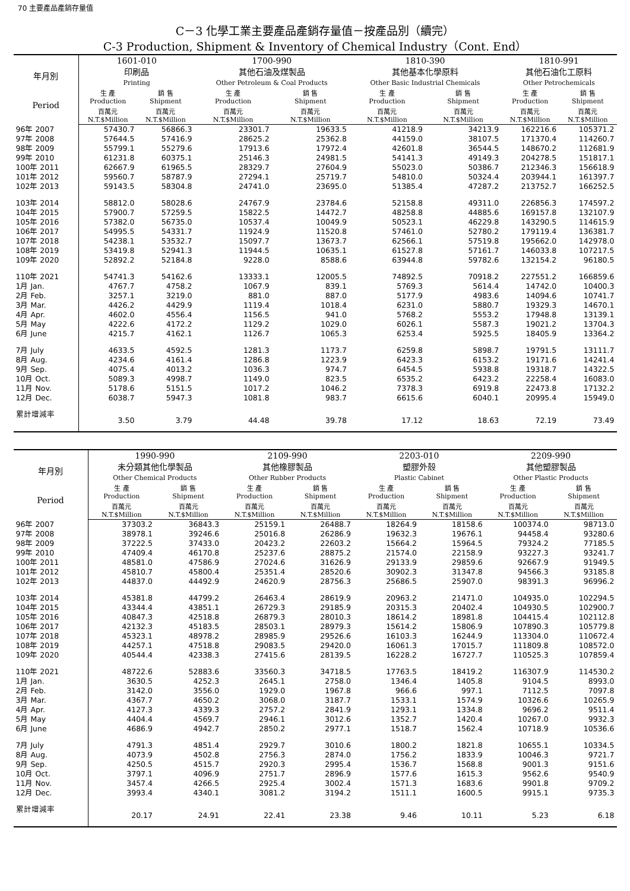70 主要產品產銷存量值
C－3 化學工業主要產品產銷存量值－按產品別（續完）
C-3 Production, Shipment & Inventory of Chemical Industry（Cont. End）
| 年月別 Period | 1601-010 印刷品 Printing | | 1700-990 其他石油及煤製品 Other Petroleum & Coal Products | | 1810-390 其他基本化學原料 Other Basic Industrial Chemicals | | 1810-991 其他石油化工原料 Other Petrochemicals | |
| --- | --- | --- | --- | --- | --- | --- | --- | --- |
| | 生 產 Production | 銷 售 Shipment | 生 產 Production | 銷 售 Shipment | 生 產 Production | 銷 售 Shipment | 生 產 Production | 銷 售 Shipment |
| | 百萬元 N.T.$Million | 百萬元 N.T.$Million | 百萬元 N.T.$Million | 百萬元 N.T.$Million | 百萬元 N.T.$Million | 百萬元 N.T.$Million | 百萬元 N.T.$Million | 百萬元 N.T.$Million |
| 96年 2007 | 57430.7 | 56866.3 | 23301.7 | 19633.5 | 41218.9 | 34213.9 | 162216.6 | 105371.2 |
| 97年 2008 | 57644.5 | 57416.9 | 28625.2 | 25362.8 | 44159.0 | 38107.5 | 171370.4 | 114260.7 |
| 98年 2009 | 55799.1 | 55279.6 | 17913.6 | 17972.4 | 42601.8 | 36544.5 | 148670.2 | 112681.9 |
| 99年 2010 | 61231.8 | 60375.1 | 25146.3 | 24981.5 | 54141.3 | 49149.3 | 204278.5 | 151817.1 |
| 100年 2011 | 62667.9 | 61965.5 | 28329.7 | 27604.9 | 55023.0 | 50386.7 | 212346.3 | 156618.9 |
| 101年 2012 | 59560.7 | 58787.9 | 27294.1 | 25719.7 | 54810.0 | 50324.4 | 203944.1 | 161397.7 |
| 102年 2013 | 59143.5 | 58304.8 | 24741.0 | 23695.0 | 51385.4 | 47287.2 | 213752.7 | 166252.5 |
| 103年 2014 | 58812.0 | 58028.6 | 24767.9 | 23784.6 | 52158.8 | 49311.0 | 226856.3 | 174597.2 |
| 104年 2015 | 57900.7 | 57259.5 | 15822.5 | 14472.7 | 48258.8 | 44885.6 | 169157.8 | 132107.9 |
| 105年 2016 | 57382.0 | 56735.0 | 10537.4 | 10049.9 | 50523.1 | 46229.8 | 143290.5 | 114615.9 |
| 106年 2017 | 54995.5 | 54331.7 | 11924.9 | 11520.8 | 57461.0 | 52780.2 | 179119.4 | 136381.7 |
| 107年 2018 | 54238.1 | 53532.7 | 15097.7 | 13673.7 | 62566.1 | 57519.8 | 195662.0 | 142978.0 |
| 108年 2019 | 53419.8 | 52941.3 | 11944.5 | 10635.1 | 61527.8 | 57161.7 | 146033.8 | 107217.5 |
| 109年 2020 | 52892.2 | 52184.8 | 9228.0 | 8588.6 | 63944.8 | 59782.6 | 132154.2 | 96180.5 |
| 110年 2021 | 54741.3 | 54162.6 | 13333.1 | 12005.5 | 74892.5 | 70918.2 | 227551.2 | 166859.6 |
| 1月 Jan. | 4767.7 | 4758.2 | 1067.9 | 839.1 | 5769.3 | 5614.4 | 14742.0 | 10400.3 |
| 2月 Feb. | 3257.1 | 3219.0 | 881.0 | 887.0 | 5177.9 | 4983.6 | 14094.6 | 10741.7 |
| 3月 Mar. | 4426.2 | 4429.9 | 1119.4 | 1018.4 | 6231.0 | 5880.7 | 19329.3 | 14670.1 |
| 4月 Apr. | 4602.0 | 4556.4 | 1156.5 | 941.0 | 5768.2 | 5553.2 | 17948.8 | 13139.1 |
| 5月 May | 4222.6 | 4172.2 | 1129.2 | 1029.0 | 6026.1 | 5587.3 | 19021.2 | 13704.3 |
| 6月 June | 4215.7 | 4162.1 | 1126.7 | 1065.3 | 6253.4 | 5925.5 | 18405.9 | 13364.2 |
| 7月 July | 4633.5 | 4592.5 | 1281.3 | 1173.7 | 6259.8 | 5898.7 | 19791.5 | 13111.7 |
| 8月 Aug. | 4234.6 | 4161.4 | 1286.8 | 1223.9 | 6423.3 | 6153.2 | 19171.6 | 14241.4 |
| 9月 Sep. | 4075.4 | 4013.2 | 1036.3 | 974.7 | 6454.5 | 5938.8 | 19318.7 | 14322.5 |
| 10月 Oct. | 5089.3 | 4998.7 | 1149.0 | 823.5 | 6535.2 | 6423.2 | 22258.4 | 16083.0 |
| 11月 Nov. | 5178.6 | 5151.5 | 1017.2 | 1046.2 | 7378.3 | 6919.8 | 22473.8 | 17132.2 |
| 12月 Dec. | 6038.7 | 5947.3 | 1081.8 | 983.7 | 6615.6 | 6040.1 | 20995.4 | 15949.0 |
| 累計增減率 | 3.50 | 3.79 | 44.48 | 39.78 | 17.12 | 18.63 | 72.19 | 73.49 |
| 年月別 Period | 1990-990 未分類其他化學製品 Other Chemical Products | | 2109-990 其他橡膠製品 Other Rubber Products | | 2203-010 塑膠外殼 Plastic Cabinet | | 2209-990 其他塑膠製品 Other Plastic Products | |
| --- | --- | --- | --- | --- | --- | --- | --- | --- |
| | 生 產 Production | 銷 售 Shipment | 生 產 Production | 銷 售 Shipment | 生 產 Production | 銷 售 Shipment | 生 產 Production | 銷 售 Shipment |
| | 百萬元 N.T.$Million | 百萬元 N.T.$Million | 百萬元 N.T.$Million | 百萬元 N.T.$Million | 百萬元 N.T.$Million | 百萬元 N.T.$Million | 百萬元 N.T.$Million | 百萬元 N.T.$Million |
| 96年 2007 | 37303.2 | 36843.3 | 25159.1 | 26488.7 | 18264.9 | 18158.6 | 100374.0 | 98713.0 |
| 97年 2008 | 38978.1 | 39246.6 | 25016.8 | 26286.9 | 19632.3 | 19676.1 | 94458.4 | 93280.6 |
| 98年 2009 | 37222.5 | 37433.0 | 20423.2 | 22603.2 | 15664.2 | 15964.5 | 79324.2 | 77185.5 |
| 99年 2010 | 47409.4 | 46170.8 | 25237.6 | 28875.2 | 21574.0 | 22158.9 | 93227.3 | 93241.7 |
| 100年 2011 | 48581.0 | 47586.9 | 27024.6 | 31626.9 | 29133.9 | 29859.6 | 92667.9 | 91949.5 |
| 101年 2012 | 45810.7 | 45800.4 | 25351.4 | 28520.6 | 30902.3 | 31347.8 | 94566.3 | 93185.8 |
| 102年 2013 | 44837.0 | 44492.9 | 24620.9 | 28756.3 | 25686.5 | 25907.0 | 98391.3 | 96996.2 |
| 103年 2014 | 45381.8 | 44799.2 | 26463.4 | 28619.9 | 20963.2 | 21471.0 | 104935.0 | 102294.5 |
| 104年 2015 | 43344.4 | 43851.1 | 26729.3 | 29185.9 | 20315.3 | 20402.4 | 104930.5 | 102900.7 |
| 105年 2016 | 40847.3 | 42518.8 | 26879.3 | 28010.3 | 18614.2 | 18981.8 | 104415.4 | 102112.8 |
| 106年 2017 | 42132.3 | 45183.5 | 28503.1 | 28979.3 | 15614.2 | 15806.9 | 107890.3 | 105779.8 |
| 107年 2018 | 45323.1 | 48978.2 | 28985.9 | 29526.6 | 16103.3 | 16244.9 | 113304.0 | 110672.4 |
| 108年 2019 | 44257.1 | 47518.8 | 29083.5 | 29420.0 | 16061.3 | 17015.7 | 111809.8 | 108572.0 |
| 109年 2020 | 40544.4 | 42338.3 | 27415.6 | 28139.5 | 16228.2 | 16727.7 | 110525.3 | 107859.4 |
| 110年 2021 | 48722.6 | 52883.6 | 33560.3 | 34718.5 | 17763.5 | 18419.2 | 116307.9 | 114530.2 |
| 1月 Jan. | 3630.5 | 4252.3 | 2645.1 | 2758.0 | 1346.4 | 1405.8 | 9104.5 | 8993.0 |
| 2月 Feb. | 3142.0 | 3556.0 | 1929.0 | 1967.8 | 966.6 | 997.1 | 7112.5 | 7097.8 |
| 3月 Mar. | 4367.7 | 4650.2 | 3068.0 | 3187.7 | 1533.1 | 1574.9 | 10326.6 | 10265.9 |
| 4月 Apr. | 4127.3 | 4339.3 | 2757.2 | 2841.9 | 1293.1 | 1334.8 | 9696.2 | 9511.4 |
| 5月 May | 4404.4 | 4569.7 | 2946.1 | 3012.6 | 1352.7 | 1420.4 | 10267.0 | 9932.3 |
| 6月 June | 4686.9 | 4942.7 | 2850.2 | 2977.1 | 1518.7 | 1562.4 | 10718.9 | 10536.6 |
| 7月 July | 4791.3 | 4851.4 | 2929.7 | 3010.6 | 1800.2 | 1821.8 | 10655.1 | 10334.5 |
| 8月 Aug. | 4073.9 | 4502.8 | 2756.3 | 2874.0 | 1756.2 | 1833.9 | 10046.3 | 9721.7 |
| 9月 Sep. | 4250.5 | 4515.7 | 2920.3 | 2995.4 | 1536.7 | 1568.8 | 9001.3 | 9151.6 |
| 10月 Oct. | 3797.1 | 4096.9 | 2751.7 | 2896.9 | 1577.6 | 1615.3 | 9562.6 | 9540.9 |
| 11月 Nov. | 3457.4 | 4266.5 | 2925.4 | 3002.4 | 1571.3 | 1683.6 | 9901.8 | 9709.2 |
| 12月 Dec. | 3993.4 | 4340.1 | 3081.2 | 3194.2 | 1511.1 | 1600.5 | 9915.1 | 9735.3 |
| 累計增減率 | 20.17 | 24.91 | 22.41 | 23.38 | 9.46 | 10.11 | 5.23 | 6.18 |